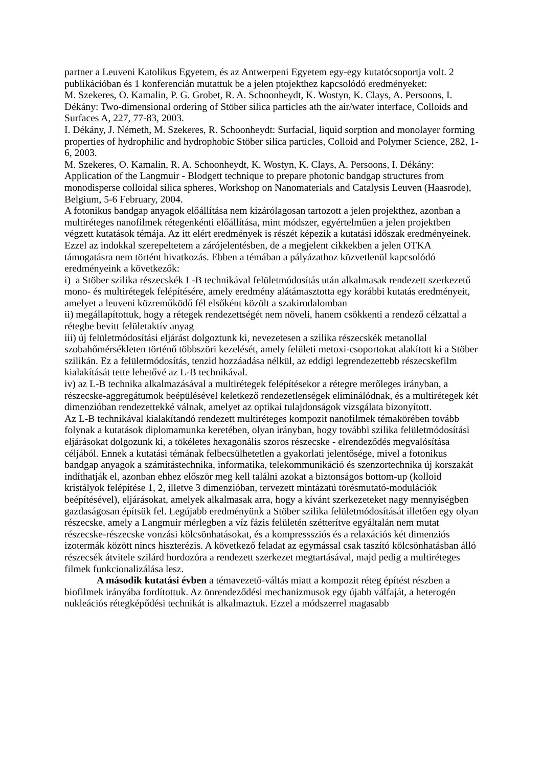partner a Leuveni Katolikus Egyetem, és az Antwerpeni Egyetem egy-egy kutatócsoportja volt. 2 publikációban és 1 konferencián mutattuk be a jelen ptojekthez kapcsolódó eredményeket:
M. Szekeres, O. Kamalin, P. G. Grobet, R. A. Schoonheydt, K. Wostyn, K. Clays, A. Persoons, I. Dékány: Two-dimensional ordering of Stöber silica particles ath the air/water interface, Colloids and Surfaces A, 227, 77-83, 2003.
I. Dékány, J. Németh, M. Szekeres, R. Schoonheydt: Surfacial, liquid sorption and monolayer forming properties of hydrophilic and hydrophobic Stöber silica particles, Colloid and Polymer Science, 282, 1-6, 2003.
M. Szekeres, O. Kamalin, R. A. Schoonheydt, K. Wostyn, K. Clays, A. Persoons, I. Dékány: Application of the Langmuir - Blodgett technique to prepare photonic bandgap structures from monodisperse colloidal silica spheres, Workshop on Nanomaterials and Catalysis Leuven (Haasrode), Belgium, 5-6 February, 2004.
A fotonikus bandgap anyagok előállítása nem kizárólagosan tartozott a jelen projekthez, azonban a multiréteges nanofilmek rétegenkénti előállítása, mint módszer, egyértelműen a jelen projektben végzett kutatások témája. Az itt elért eredmények is részét képezik a kutatási időszak eredményeinek. Ezzel az indokkal szerepeltetem a zárójelentésben, de a megjelent cikkekben a jelen OTKA támogatásra nem történt hivatkozás. Ebben a témában a pályázathoz közvetlenül kapcsolódó eredményeink a következők:
i) a Stöber szilika részecskék L-B technikával felületmódosítás után alkalmasak rendezett szerkezetű mono- és multirétegek felépítésére, amely eredmény alátámasztotta egy korábbi kutatás eredményeit, amelyet a leuveni közreműködő fél elsőként közölt a szakirodalomban
ii) megállapítottuk, hogy a rétegek rendezettségét nem növeli, hanem csökkenti a rendező célzattal a rétegbe bevitt felületaktív anyag
iii) új felületmódosítási eljárást dolgoztunk ki, nevezetesen a szilika részecskék metanollal szobahőmérsékleten történő többszöri kezelését, amely felületi metoxi-csoportokat alakított ki a Stöber szilikán. Ez a felületmódosítás, tenzid hozzáadása nélkül, az eddigi legrendezettebb részecskefilm kialakítását tette lehetővé az L-B technikával.
iv) az L-B technika alkalmazásával a multirétegek felépítésekor a rétegre merőleges irányban, a részecske-aggregátumok beépülésével keletkező rendezetlenségek eliminálódnak, és a multirétegek két dimenzióban rendezettekké válnak, amelyet az optikai tulajdonságok vizsgálata bizonyított.
Az L-B technikával kialakítandó rendezett multiréteges kompozit nanofilmek témakörében tovább folynak a kutatások diplomamunka keretében, olyan irányban, hogy további szilika felületmódosítási eljárásokat dolgozunk ki, a tökéletes hexagonális szoros részecske - elrendeződés megvalósítása céljából. Ennek a kutatási témának felbecsülhetetlen a gyakorlati jelentősége, mivel a fotonikus bandgap anyagok a számítástechnika, informatika, telekommunikáció és szenzortechnika új korszakát indíthatják el, azonban ehhez először meg kell találni azokat a biztonságos bottom-up (kolloid kristályok felépítése 1, 2, illetve 3 dimenzióban, tervezett mintázatú törésmutató-modulációk beépítésével), eljárásokat, amelyek alkalmasak arra, hogy a kívánt szerkezeteket nagy mennyiségben gazdaságosan építsük fel. Legújabb eredményünk a Stöber szilika felületmódosítását illetően egy olyan részecske, amely a Langmuir mérlegben a víz fázis felületén szétterítve egyáltalán nem mutat részecske-részecske vonzási kölcsönhatásokat, és a kompresssziós és a relaxációs két dimenziós izotermák között nincs hiszterézis. A következő feladat az egymással csak taszító kölcsönhatásban álló részecsék átvitele szilárd hordozóra a rendezett szerkezet megtartásával, majd pedig a multiréteges filmek funkcionalizálása lesz.
A második kutatási évben a témavezető-váltás miatt a kompozit réteg építést részben a biofilmek irányába fordítottuk. Az önrendeződési mechanizmusok egy újabb válfaját, a heterogén nukleációs rétegképődési technikát is alkalmaztuk. Ezzel a módszerrel magasabb